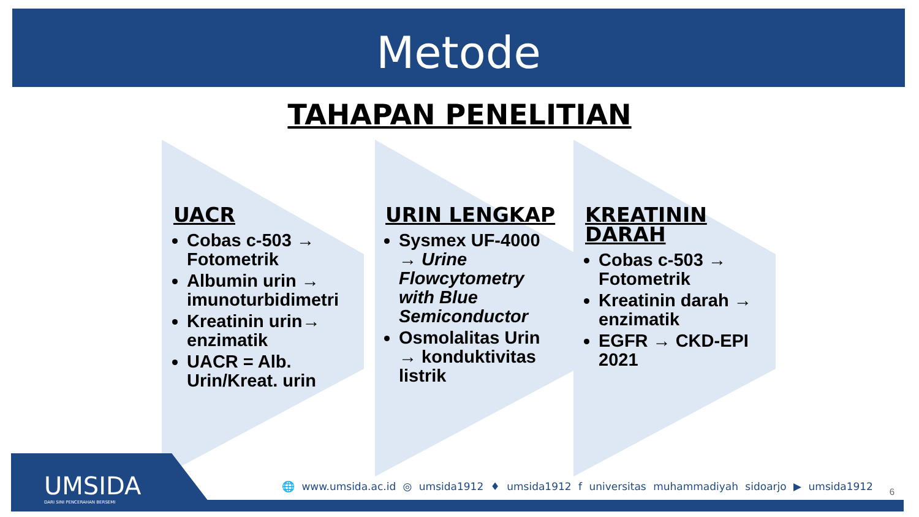Metode
TAHAPAN PENELITIAN
UACR
Cobas c-503 → Fotometrik
Albumin urin → imunoturbidimetri
Kreatinin urin→ enzimatik
UACR = Alb. Urin/Kreat. urin
URIN LENGKAP
Sysmex UF-4000 → Urine Flowcytometry with Blue Semiconductor
Osmolalitas Urin → konduktivitas listrik
KREATININ DARAH
Cobas c-503 → Fotometrik
Kreatinin darah → enzimatik
EGFR → CKD-EPI 2021
UMSIDA
DARI SINI PENCERAHAN BERSEMI
🌐 www.umsida.ac.id ◎ umsida1912 ♦ umsida1912 f universitas muhammadiyah sidoarjo ▶ umsida1912
6